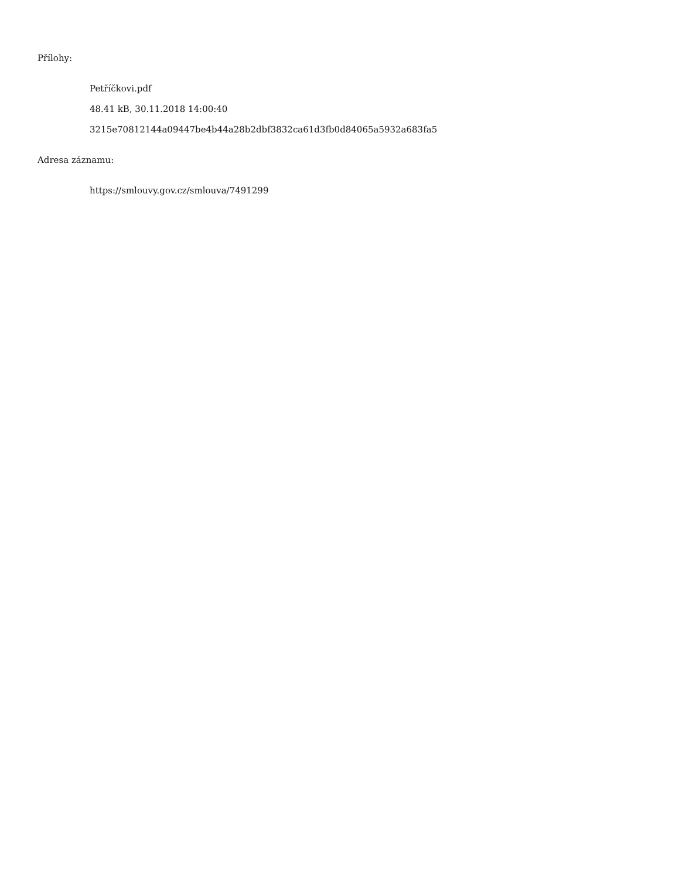Přílohy:
Petříčkovi.pdf
48.41 kB, 30.11.2018 14:00:40
3215e70812144a09447be4b44a28b2dbf3832ca61d3fb0d84065a5932a683fa5
Adresa záznamu:
https://smlouvy.gov.cz/smlouva/7491299